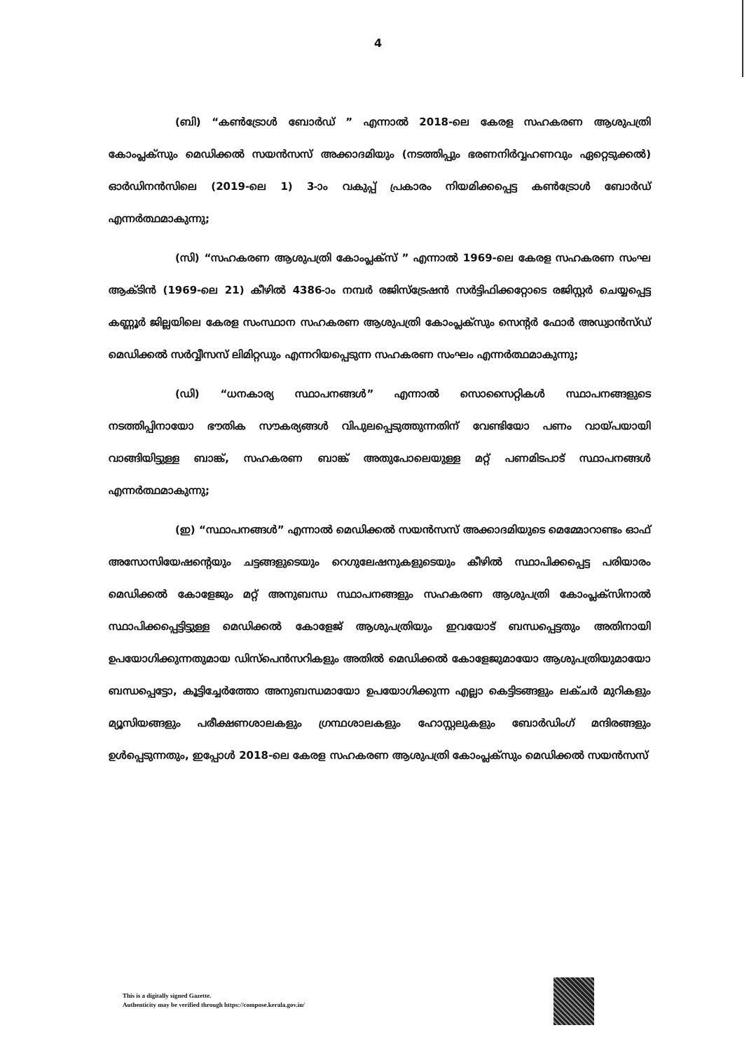4
(ബി) “കൺട്രോൾ ബോർഡ് ” എന്നാൽ 2018-ലെ കേരള സഹകരണ ആശുപത്രി കോംപ്ലക്സും മെഡിക്കൽ സയൻസസ് അക്കാദമിയും (നടത്തിപ്പും ഭരണനിർവ്വഹണവും ഏറ്റെടുക്കൽ) ഓർഡിനൻസിലെ (2019-ലെ 1) 3-ാം വകുപ്പ് പ്രകാരം നിയമിക്കപ്പെട്ട കൺട്രോൾ ബോർഡ് എന്നർത്ഥമാകുന്നു;
(സി) “സഹകരണ ആശുപത്രി കോംപ്ലക്സ് ” എന്നാൽ 1969-ലെ കേരള സഹകരണ സംഘ ആക്ടിൻ (1969-ലെ 21) കീഴിൽ 4386-ാം നമ്പർ രജിസ്ട്രേഷൻ സർട്ടിഫിക്കറ്റോടെ രജിസ്റ്റർ ചെയ്യപ്പെട്ട കണ്ണൂർ ജില്ലയിലെ കേരള സംസ്ഥാന സഹകരണ ആശുപത്രി കോംപ്ലക്സും സെന്റർ ഫോർ അഡ്വാൻസ്ഡ് മെഡിക്കൽ സർവ്വീസസ് ലിമിറ്റഡും എന്നറിയപ്പെടുന്ന സഹകരണ സംഘം എന്നർത്ഥമാകുന്നു;
(ഡി) “ധനകാര്യ സ്ഥാപനങ്ങൾ” എന്നാൽ സൊസൈറ്റികൾ സ്ഥാപനങ്ങളുടെ നടത്തിപ്പിനായോ ഭൗതിക സൗകര്യങ്ങൾ വിപുലപ്പെടുത്തുന്നതിന് വേണ്ടിയോ പണം വായ്പയായി വാങ്ങിയിട്ടുള്ള ബാങ്ക്, സഹകരണ ബാങ്ക് അതുപോലെയുള്ള മറ്റ് പണമിടപാട് സ്ഥാപനങ്ങൾ എന്നർത്ഥമാകുന്നു;
(ഇ) “സ്ഥാപനങ്ങൾ” എന്നാൽ മെഡിക്കൽ സയൻസസ് അക്കാദമിയുടെ മെമ്മോറാണ്ടം ഓഫ് അസോസിയേഷന്റെയും ചട്ടങ്ങളുടെയും റെഗുലേഷനുകളുടെയും കീഴിൽ സ്ഥാപിക്കപ്പെട്ട പരിയാരം മെഡിക്കൽ കോളേജും മറ്റ് അനുബന്ധ സ്ഥാപനങ്ങളും സഹകരണ ആശുപത്രി കോംപ്ലക്സിനാൽ സ്ഥാപിക്കപ്പെട്ടിട്ടുള്ള മെഡിക്കൽ കോളേജ് ആശുപത്രിയും ഇവയോട് ബന്ധപ്പെട്ടതും അതിനായി ഉപയോഗിക്കുന്നതുമായ ഡിസ്പെൻസറികളും അതിൽ മെഡിക്കൽ കോളേജുമായോ ആശുപത്രിയുമായോ ബന്ധപ്പെട്ടോ, കൂട്ടിച്ചേർത്തോ അനുബന്ധമായോ ഉപയോഗിക്കുന്ന എല്ലാ കെട്ടിടങ്ങളും ലക്ചർ മുറികളും മ്യൂസിയങ്ങളും പരീക്ഷണശാലകളും ഗ്രന്ഥശാലകളും ഹോസ്റ്റലുകളും ബോർഡിംഗ് മന്ദിരങ്ങളും ഉൾപ്പെടുന്നതും, ഇപ്പോൾ 2018-ലെ കേരള സഹകരണ ആശുപത്രി കോംപ്ലക്സും മെഡിക്കൽ സയൻസസ്
This is a digitally signed Gazette.
Authenticity may be verified through https://compose.kerala.gov.in/